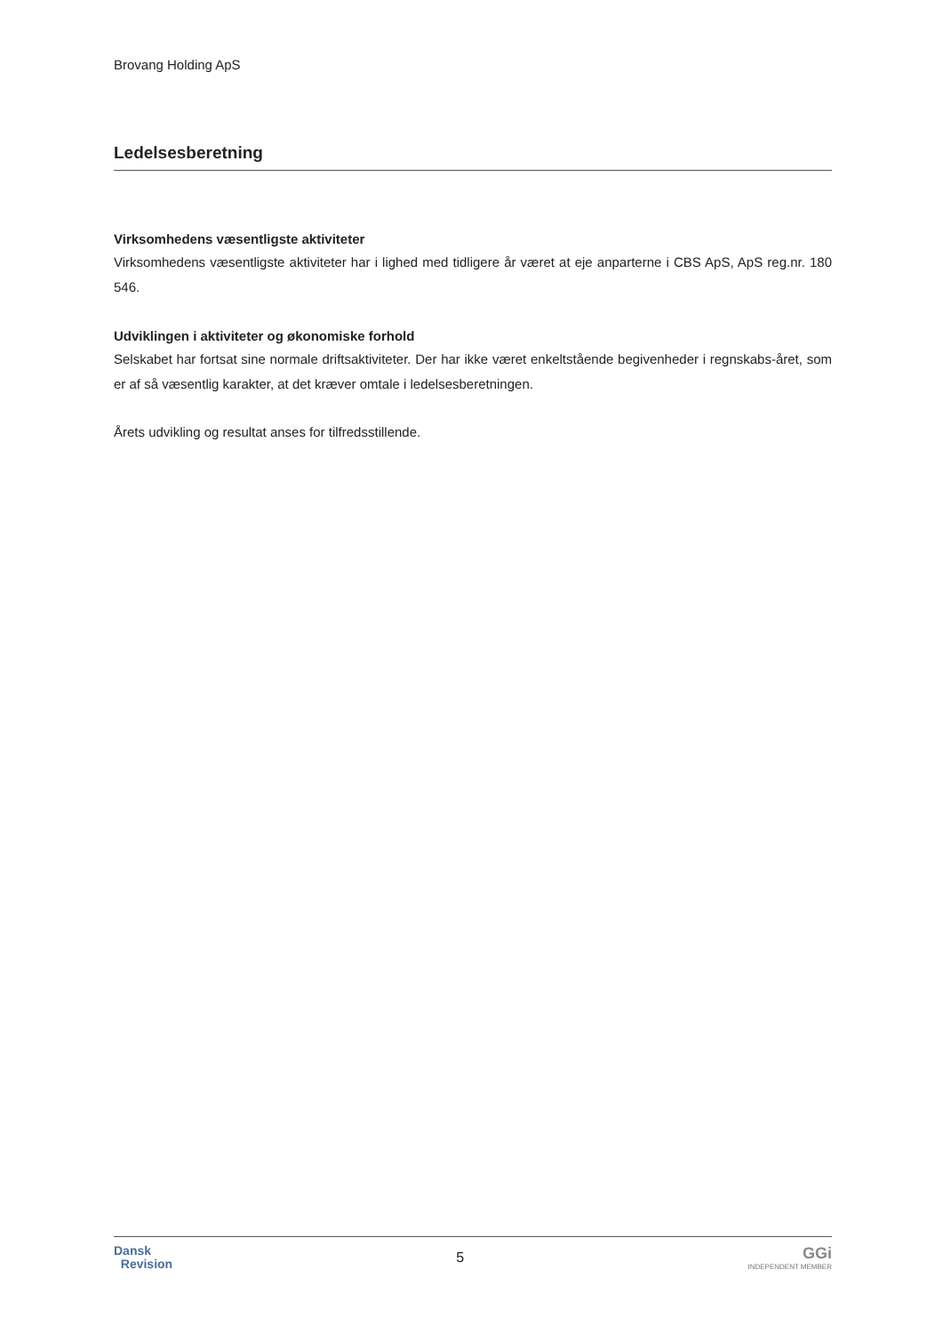Brovang Holding ApS
Ledelsesberetning
Virksomhedens væsentligste aktiviteter
Virksomhedens væsentligste aktiviteter har i lighed med tidligere år været at eje anparterne i CBS ApS, ApS reg.nr. 180 546.
Udviklingen i aktiviteter og økonomiske forhold
Selskabet har fortsat sine normale driftsaktiviteter. Der har ikke været enkeltstående begivenheder i regnskabs-året, som er af så væsentlig karakter, at det kræver omtale i ledelsesberetningen.
Årets udvikling og resultat anses for tilfredsstillende.
Dansk
Revision
5
GGi
INDEPENDENT MEMBER